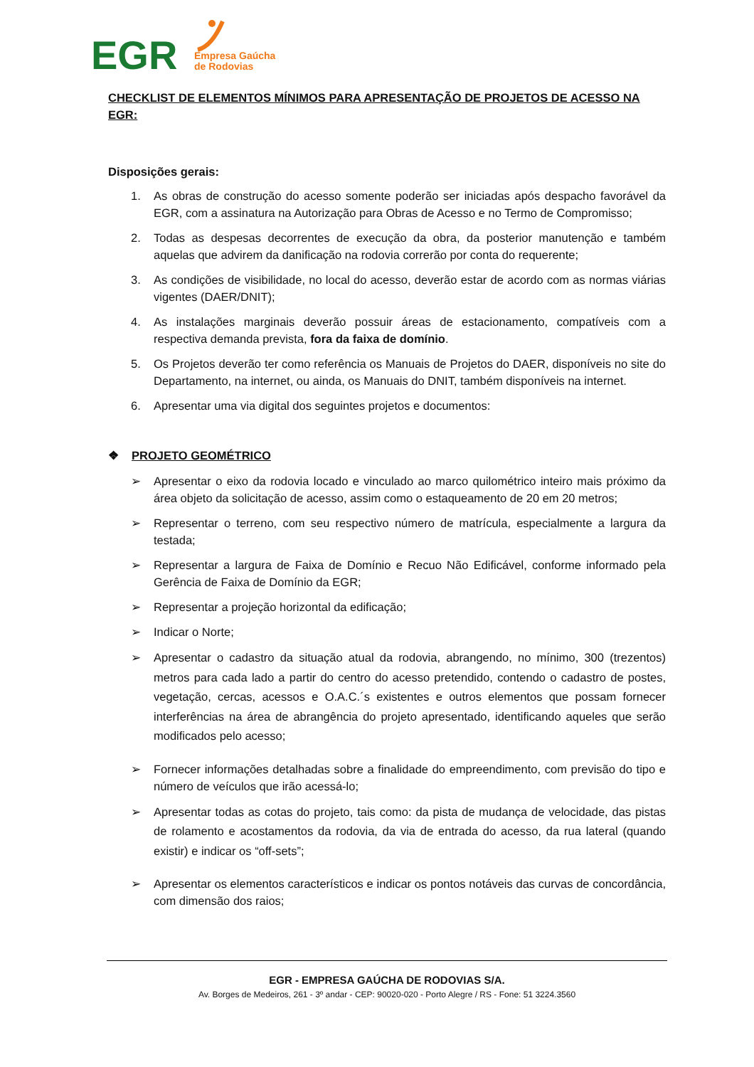EGR
Empresa Gaúcha
de Rodovias
CHECKLIST DE ELEMENTOS MÍNIMOS PARA APRESENTAÇÃO DE PROJETOS DE ACESSO NA EGR:
Disposições gerais:
1. As obras de construção do acesso somente poderão ser iniciadas após despacho favorável da EGR, com a assinatura na Autorização para Obras de Acesso e no Termo de Compromisso;
2. Todas as despesas decorrentes de execução da obra, da posterior manutenção e também aquelas que advirem da danificação na rodovia correrão por conta do requerente;
3. As condições de visibilidade, no local do acesso, deverão estar de acordo com as normas viárias vigentes (DAER/DNIT);
4. As instalações marginais deverão possuir áreas de estacionamento, compatíveis com a respectiva demanda prevista, fora da faixa de domínio.
5. Os Projetos deverão ter como referência os Manuais de Projetos do DAER, disponíveis no site do Departamento, na internet, ou ainda, os Manuais do DNIT, também disponíveis na internet.
6. Apresentar uma via digital dos seguintes projetos e documentos:
❖ PROJETO GEOMÉTRICO
➢ Apresentar o eixo da rodovia locado e vinculado ao marco quilométrico inteiro mais próximo da área objeto da solicitação de acesso, assim como o estaqueamento de 20 em 20 metros;
➢ Representar o terreno, com seu respectivo número de matrícula, especialmente a largura da testada;
➢ Representar a largura de Faixa de Domínio e Recuo Não Edificável, conforme informado pela Gerência de Faixa de Domínio da EGR;
➢ Representar a projeção horizontal da edificação;
➢ Indicar o Norte;
➢ Apresentar o cadastro da situação atual da rodovia, abrangendo, no mínimo, 300 (trezentos) metros para cada lado a partir do centro do acesso pretendido, contendo o cadastro de postes, vegetação, cercas, acessos e O.A.C.´s existentes e outros elementos que possam fornecer interferências na área de abrangência do projeto apresentado, identificando aqueles que serão modificados pelo acesso;
➢ Fornecer informações detalhadas sobre a finalidade do empreendimento, com previsão do tipo e número de veículos que irão acessá-lo;
➢ Apresentar todas as cotas do projeto, tais como: da pista de mudança de velocidade, das pistas de rolamento e acostamentos da rodovia, da via de entrada do acesso, da rua lateral (quando existir) e indicar os “off-sets”;
➢ Apresentar os elementos característicos e indicar os pontos notáveis das curvas de concordância, com dimensão dos raios;
EGR - EMPRESA GAÚCHA DE RODOVIAS S/A.
Av. Borges de Medeiros, 261 - 3º andar - CEP: 90020-020 - Porto Alegre / RS - Fone: 51 3224.3560